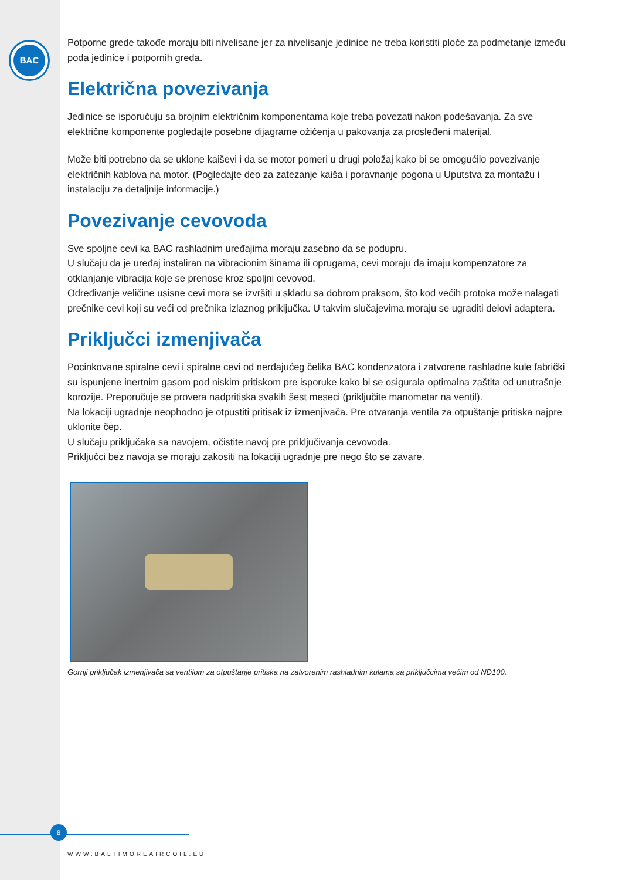BAC
Potporne grede takođe moraju biti nivelisane jer za nivelisanje jedinice ne treba koristiti ploče za podmetanje između poda jedinice i potpornih greda.
Električna povezivanja
Jedinice se isporučuju sa brojnim električnim komponentama koje treba povezati nakon podešavanja. Za sve električne komponente pogledajte posebne dijagrame ožičenja u pakovanja za prosleđeni materijal.
Može biti potrebno da se uklone kaiševi i da se motor pomeri u drugi položaj kako bi se omogućilo povezivanje električnih kablova na motor. (Pogledajte deo za zatezanje kaiša i poravnanje pogona u Uputstva za montažu i instalaciju za detaljnije informacije.)
Povezivanje cevovoda
Sve spoljne cevi ka BAC rashladnim uređajima moraju zasebno da se podupru.
U slučaju da je uređaj instaliran na vibracionim šinama ili oprugama, cevi moraju da imaju kompenzatore za otklanjanje vibracija koje se prenose kroz spoljni cevovod.
Određivanje veličine usisne cevi mora se izvršiti u skladu sa dobrom praksom, što kod većih protoka može nalagati prečnike cevi koji su veći od prečnika izlaznog priključka. U takvim slučajevima moraju se ugraditi delovi adaptera.
Priključci izmenjivača
Pocinkovane spiralne cevi i spiralne cevi od nerđajućeg čelika BAC kondenzatora i zatvorene rashladne kule fabrički su ispunjene inertnim gasom pod niskim pritiskom pre isporuke kako bi se osigurala optimalna zaštita od unutrašnje korozije. Preporučuje se provera nadpritiska svakih šest meseci (priključite manometar na ventil).
Na lokaciji ugradnje neophodno je otpustiti pritisak iz izmenjivača. Pre otvaranja ventila za otpuštanje pritiska najpre uklonite čep.
U slučaju priključaka sa navojem, očistite navoj pre priključivanja cevovoda.
Priključci bez navoja se moraju zakositi na lokaciji ugradnje pre nego što se zavare.
Gornji priključak izmenjivača sa ventilom za otpuštanje pritiska na zatvorenim rashladnim kulama sa priključcima većim od ND100.
8
WWW.BALTIMOREAIRCOIL.EU